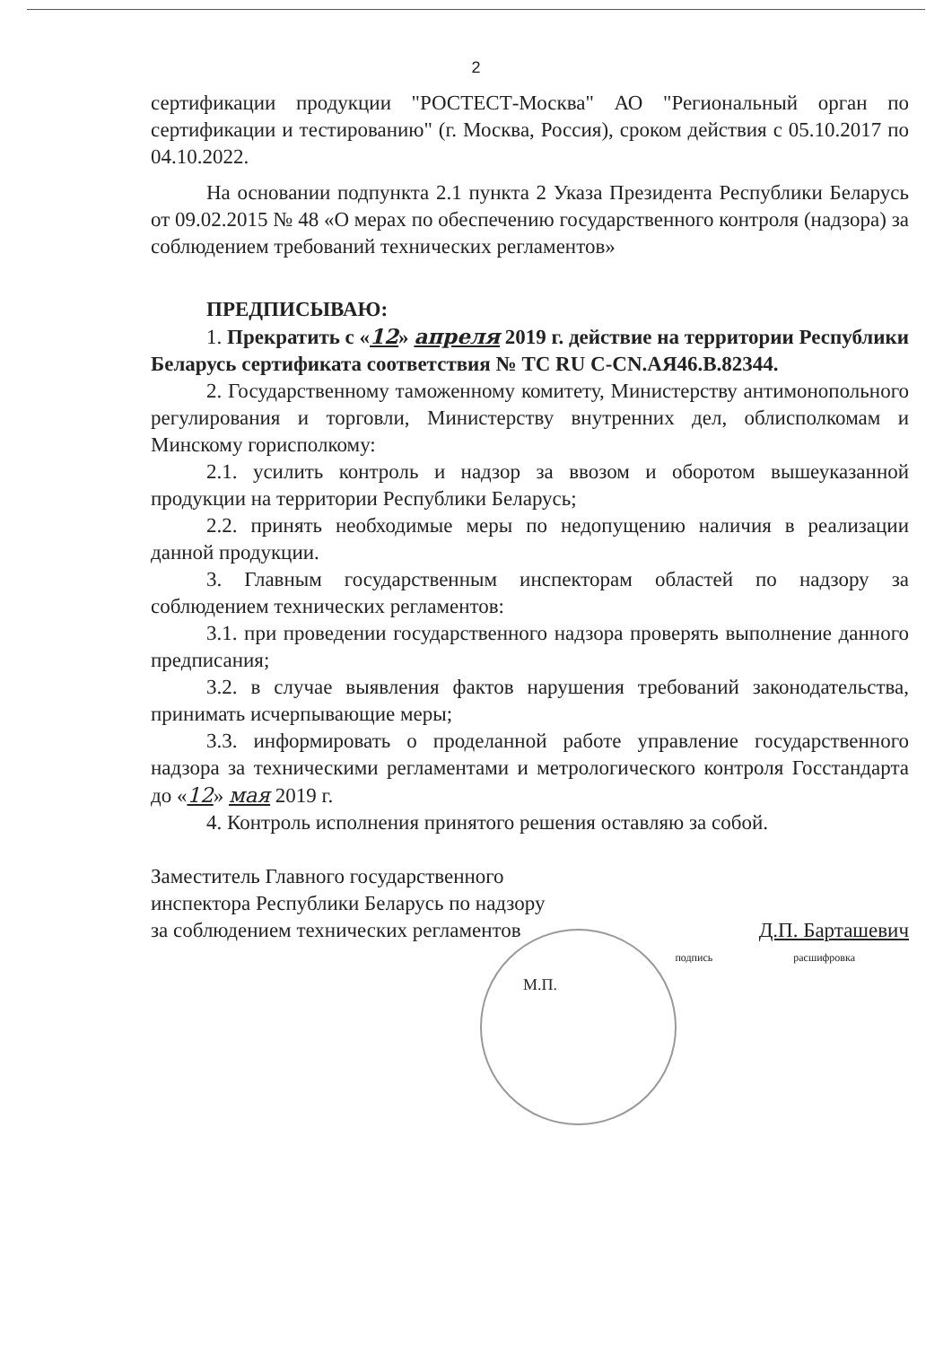2
сертификации продукции "РОСТЕСТ-Москва" АО "Региональный орган по сертификации и тестированию" (г. Москва, Россия), сроком действия с 05.10.2017 по 04.10.2022.
На основании подпункта 2.1 пункта 2 Указа Президента Республики Беларусь от 09.02.2015 № 48 «О мерах по обеспечению государственного контроля (надзора) за соблюдением требований технических регламентов»
ПРЕДПИСЫВАЮ:
1. Прекратить с «12» апреля 2019 г. действие на территории Республики Беларусь сертификата соответствия № ТС RU C-CN.АЯ46.В.82344.
2. Государственному таможенному комитету, Министерству антимонопольного регулирования и торговли, Министерству внутренних дел, облисполкомам и Минскому горисполкому:
2.1. усилить контроль и надзор за ввозом и оборотом вышеуказанной продукции на территории Республики Беларусь;
2.2. принять необходимые меры по недопущению наличия в реализации данной продукции.
3. Главным государственным инспекторам областей по надзору за соблюдением технических регламентов:
3.1. при проведении государственного надзора проверять выполнение данного предписания;
3.2. в случае выявления фактов нарушения требований законодательства, принимать исчерпывающие меры;
3.3. информировать о проделанной работе управление государственного надзора за техническими регламентами и метрологического контроля Госстандарта до «12» мая 2019 г.
4. Контроль исполнения принятого решения оставляю за собой.
Заместитель Главного государственного
инспектора Республики Беларусь по надзору
за соблюдением технических регламентов Д.П. Барташевич
подпись расшифровка
М.П.